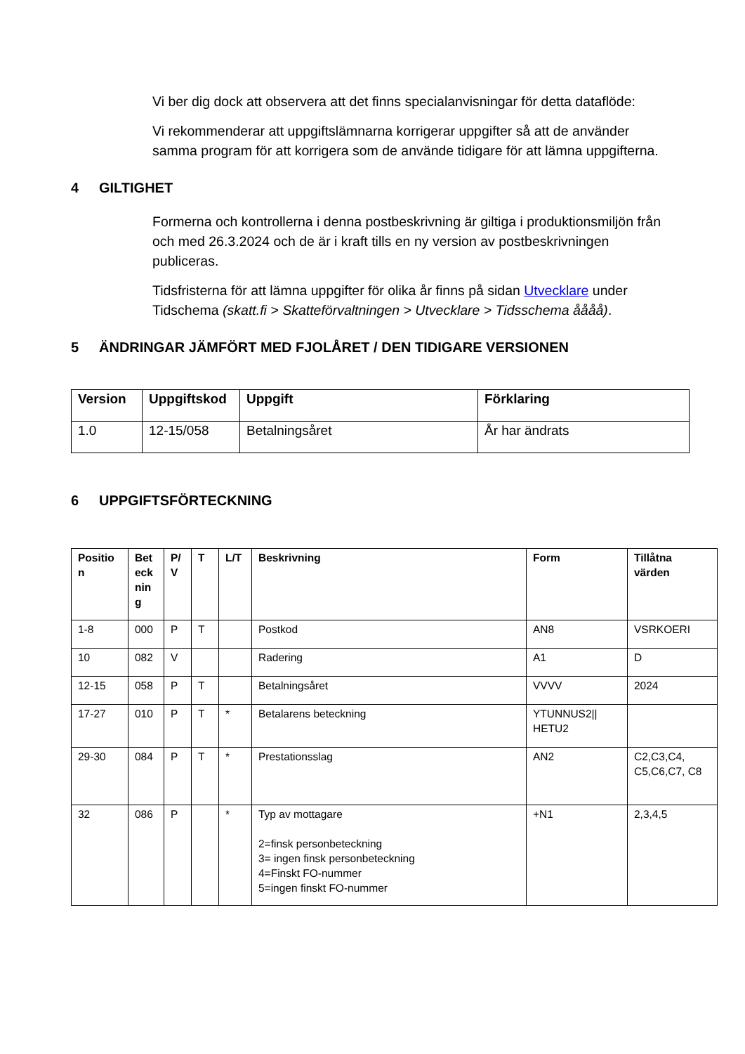Vi ber dig dock att observera att det finns specialanvisningar för detta dataflöde:
Vi rekommenderar att uppgiftslämnarna korrigerar uppgifter så att de använder samma program för att korrigera som de använde tidigare för att lämna uppgifterna.
4 GILTIGHET
Formerna och kontrollerna i denna postbeskrivning är giltiga i produktionsmiljön från och med 26.3.2024 och de är i kraft tills en ny version av postbeskrivningen publiceras.
Tidsfristerna för att lämna uppgifter för olika år finns på sidan Utvecklare under Tidschema (skatt.fi > Skatteförvaltningen > Utvecklare > Tidsschema åååå).
5 ÄNDRINGAR JÄMFÖRT MED FJOLÅRET / DEN TIDIGARE VERSIONEN
| Version | Uppgiftskod | Uppgift | Förklaring |
| --- | --- | --- | --- |
| 1.0 | 12-15/058 | Betalningsåret | År har ändrats |
6 UPPGIFTSFÖRTECKNING
| Positio n | Bet eck nin g | P/ V | T | L/T | Beskrivning | Form | Tillåtna värden |
| --- | --- | --- | --- | --- | --- | --- | --- |
| 1-8 | 000 | P | T | | Postkod | AN8 | VSRKOERI |
| 10 | 082 | V | | | Radering | A1 | D |
| 12-15 | 058 | P | T | | Betalningsåret | VVVV | 2024 |
| 17-27 | 010 | P | T | * | Betalarens beteckning | YTUNNUS2// HETU2 | |
| 29-30 | 084 | P | T | * | Prestationsslag | AN2 | C2,C3,C4, C5,C6,C7, C8 |
| 32 | 086 | P | | * | Typ av mottagare 2=finsk personbeteckning 3= ingen finsk personbeteckning 4=Finskt FO-nummer 5=ingen finskt FO-nummer | +N1 | 2,3,4,5 |